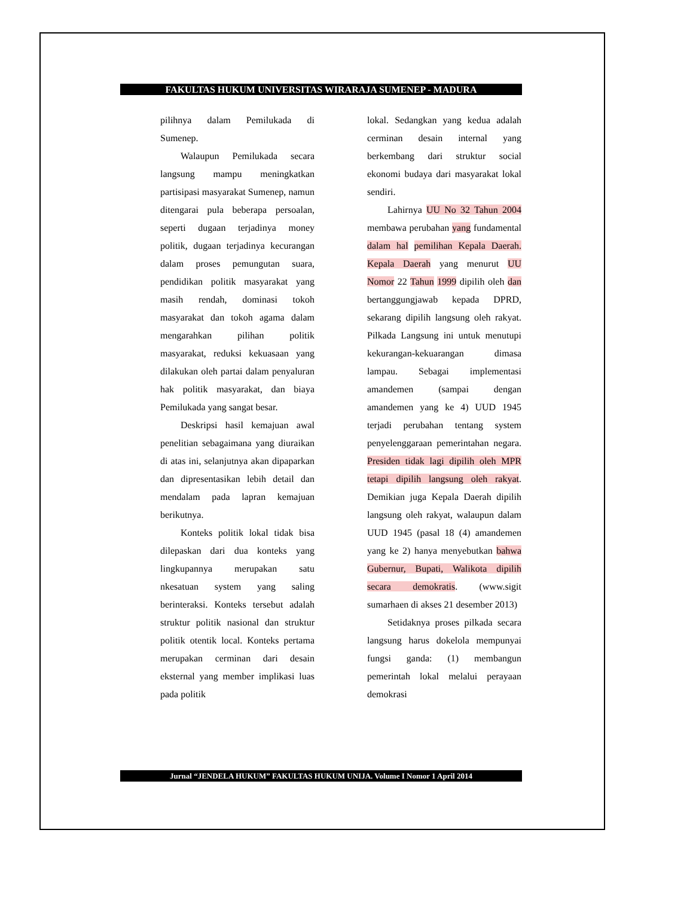FAKULTAS HUKUM UNIVERSITAS WIRARAJA SUMENEP - MADURA
pilihnya dalam Pemilukada di Sumenep.
Walaupun Pemilukada secara langsung mampu meningkatkan partisipasi masyarakat Sumenep, namun ditengarai pula beberapa persoalan, seperti dugaan terjadinya money politik, dugaan terjadinya kecurangan dalam proses pemungutan suara, pendidikan politik masyarakat yang masih rendah, dominasi tokoh masyarakat dan tokoh agama dalam mengarahkan pilihan politik masyarakat, reduksi kekuasaan yang dilakukan oleh partai dalam penyaluran hak politik masyarakat, dan biaya Pemilukada yang sangat besar.
Deskripsi hasil kemajuan awal penelitian sebagaimana yang diuraikan di atas ini, selanjutnya akan dipaparkan dan dipresentasikan lebih detail dan mendalam pada lapran kemajuan berikutnya.
Konteks politik lokal tidak bisa dilepaskan dari dua konteks yang lingkupannya merupakan satu nkesatuan system yang saling berinteraksi. Konteks tersebut adalah struktur politik nasional dan struktur politik otentik local. Konteks pertama merupakan cerminan dari desain eksternal yang member implikasi luas pada politik
lokal. Sedangkan yang kedua adalah cerminan desain internal yang berkembang dari struktur social ekonomi budaya dari masyarakat lokal sendiri.
Lahirnya UU No 32 Tahun 2004 membawa perubahan yang fundamental dalam hal pemilihan Kepala Daerah. Kepala Daerah yang menurut UU Nomor 22 Tahun 1999 dipilih oleh dan bertanggungjawab kepada DPRD, sekarang dipilih langsung oleh rakyat. Pilkada Langsung ini untuk menutupi kekurangan-kekuarangan dimasa lampau. Sebagai implementasi amandemen (sampai dengan amandemen yang ke 4) UUD 1945 terjadi perubahan tentang system penyelenggaraan pemerintahan negara. Presiden tidak lagi dipilih oleh MPR tetapi dipilih langsung oleh rakyat. Demikian juga Kepala Daerah dipilih langsung oleh rakyat, walaupun dalam UUD 1945 (pasal 18 (4) amandemen yang ke 2) hanya menyebutkan bahwa Gubernur, Bupati, Walikota dipilih secara demokratis. (www.sigit sumarhaen di akses 21 desember 2013)
Setidaknya proses pilkada secara langsung harus dokelola mempunyai fungsi ganda: (1) membangun pemerintah lokal melalui perayaan demokrasi
Jurnal “JENDELA HUKUM” FAKULTAS HUKUM UNIJA. Volume I Nomor 1 April 2014